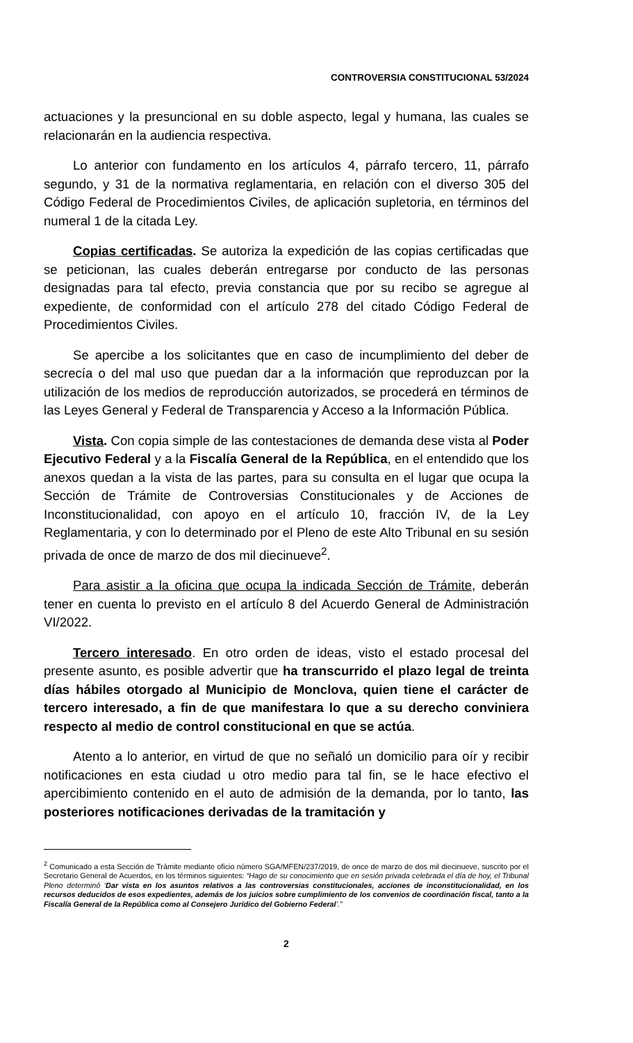CONTROVERSIA CONSTITUCIONAL 53/2024
actuaciones y la presuncional en su doble aspecto, legal y humana, las cuales se relacionarán en la audiencia respectiva.
Lo anterior con fundamento en los artículos 4, párrafo tercero, 11, párrafo segundo, y 31 de la normativa reglamentaria, en relación con el diverso 305 del Código Federal de Procedimientos Civiles, de aplicación supletoria, en términos del numeral 1 de la citada Ley.
Copias certificadas. Se autoriza la expedición de las copias certificadas que se peticionan, las cuales deberán entregarse por conducto de las personas designadas para tal efecto, previa constancia que por su recibo se agregue al expediente, de conformidad con el artículo 278 del citado Código Federal de Procedimientos Civiles.
Se apercibe a los solicitantes que en caso de incumplimiento del deber de secrecía o del mal uso que puedan dar a la información que reproduzcan por la utilización de los medios de reproducción autorizados, se procederá en términos de las Leyes General y Federal de Transparencia y Acceso a la Información Pública.
Vista. Con copia simple de las contestaciones de demanda dese vista al Poder Ejecutivo Federal y a la Fiscalía General de la República, en el entendido que los anexos quedan a la vista de las partes, para su consulta en el lugar que ocupa la Sección de Trámite de Controversias Constitucionales y de Acciones de Inconstitucionalidad, con apoyo en el artículo 10, fracción IV, de la Ley Reglamentaria, y con lo determinado por el Pleno de este Alto Tribunal en su sesión privada de once de marzo de dos mil diecinueve<sup>2</sup>.
Para asistir a la oficina que ocupa la indicada Sección de Trámite, deberán tener en cuenta lo previsto en el artículo 8 del Acuerdo General de Administración VI/2022.
Tercero interesado. En otro orden de ideas, visto el estado procesal del presente asunto, es posible advertir que ha transcurrido el plazo legal de treinta días hábiles otorgado al Municipio de Monclova, quien tiene el carácter de tercero interesado, a fin de que manifestara lo que a su derecho conviniera respecto al medio de control constitucional en que se actúa.
Atento a lo anterior, en virtud de que no señaló un domicilio para oír y recibir notificaciones en esta ciudad u otro medio para tal fin, se le hace efectivo el apercibimiento contenido en el auto de admisión de la demanda, por lo tanto, las posteriores notificaciones derivadas de la tramitación y
<sup>2</sup> Comunicado a esta Sección de Trámite mediante oficio número SGA/MFEN/237/2019, de once de marzo de dos mil diecinueve, suscrito por el Secretario General de Acuerdos, en los términos siguientes: “Hago de su conocimiento que en sesión privada celebrada el día de hoy, el Tribunal Pleno determinó ‘Dar vista en los asuntos relativos a las controversias constitucionales, acciones de inconstitucionalidad, en los recursos deducidos de esos expedientes, además de los juicios sobre cumplimiento de los convenios de coordinación fiscal, tanto a la Fiscalía General de la República como al Consejero Jurídico del Gobierno Federal’.”
2